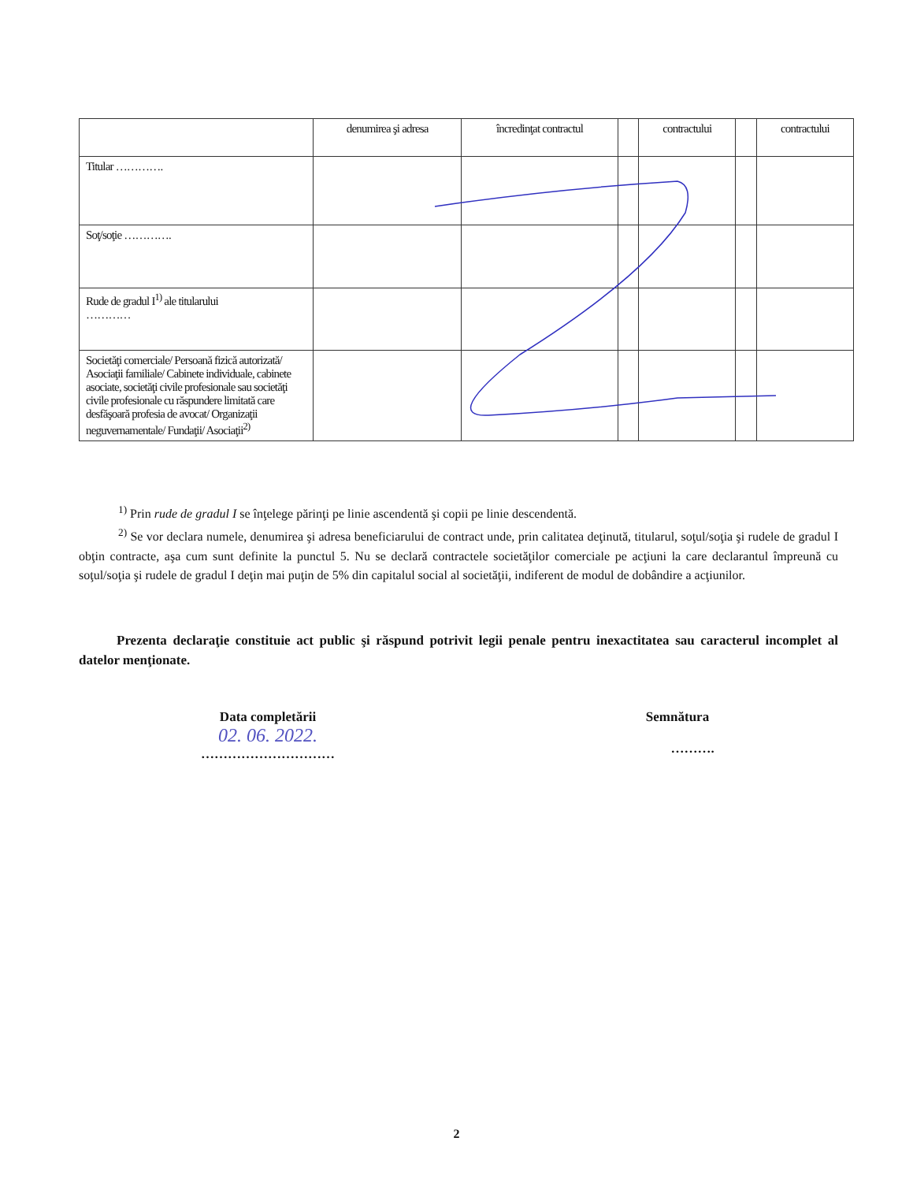| | denumirea şi adresa | încredinţat contractul | | contractului | | contractului |
| --- | --- | --- | --- | --- | --- | --- |
| Titular …………. | | | | | | |
| Soţ/soţie …………. | | | | | | |
| Rude de gradul I<sup>1)</sup> ale titularului ………… | | | | | | |
| Societăţi comerciale/ Persoană fizică autorizată/ Asociaţii familiale/ Cabinete individuale, cabinete asociate, societăţi civile profesionale sau societăţi civile profesionale cu răspundere limitată care desfăşoară profesia de avocat/ Organizaţii neguvernamentale/ Fundaţii/ Asociaţii<sup>2)</sup> | | | | | | |
<sup>1)</sup> Prin rude de gradul I se înţelege părinţi pe linie ascendentă şi copii pe linie descendentă.
<sup>2)</sup> Se vor declara numele, denumirea şi adresa beneficiarului de contract unde, prin calitatea deţinută, titularul, soţul/soţia şi rudele de gradul I obţin contracte, aşa cum sunt definite la punctul 5. Nu se declară contractele societăţilor comerciale pe acţiuni la care declarantul împreună cu soţul/soţia şi rudele de gradul I deţin mai puţin de 5% din capitalul social al societăţii, indiferent de modul de dobândire a acţiunilor.
Prezenta declaraţie constituie act public şi răspund potrivit legii penale pentru inexactitatea sau caracterul incomplet al datelor menţionate.
Data completării
02. 06. 2022.
…………………………
Semnătura
……….
2